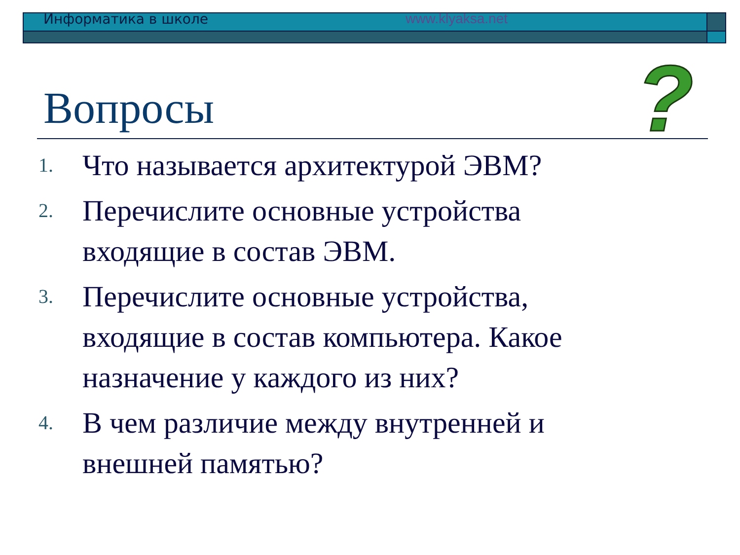Информатика в школе www.klyaksa.net
?
Вопросы
1. Что называется архитектурой ЭВМ?
2. Перечислите основные устройства
входящие в состав ЭВМ.
3. Перечислите основные устройства,
входящие в состав компьютера. Какое
назначение у каждого из них?
4. В чем различие между внутренней и
внешней памятью?